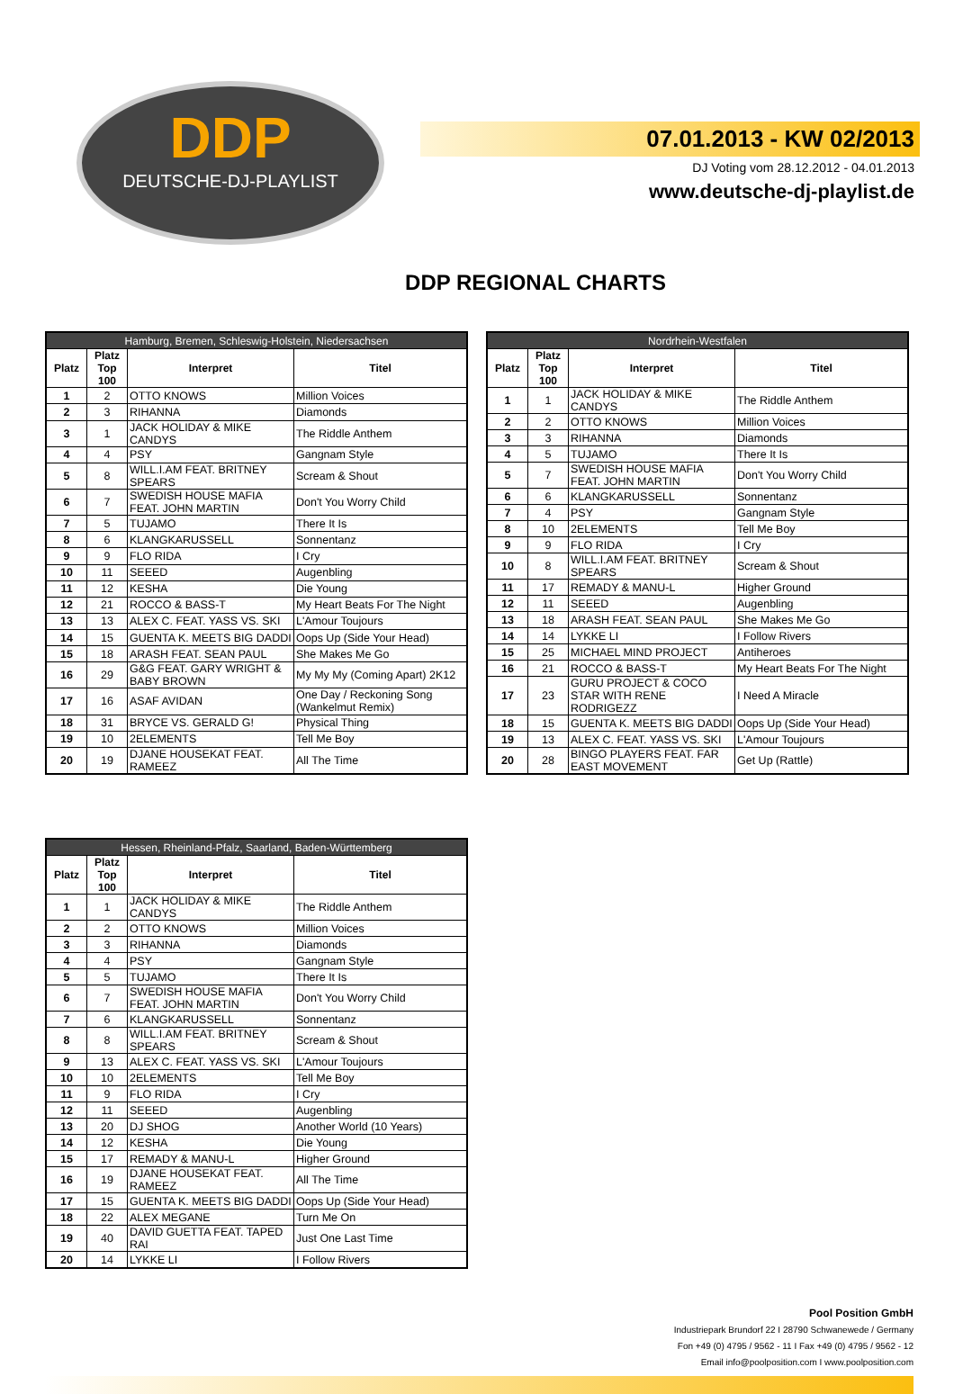DDP
DEUTSCHE-DJ-PLAYLIST
07.01.2013 - KW 02/2013
DJ Voting vom 28.12.2012 - 04.01.2013
www.deutsche-dj-playlist.de
DDP REGIONAL CHARTS
| Hamburg, Bremen, Schleswig-Holstein, Niedersachsen | | | |
| --- | --- | --- | --- |
| Platz | Platz Top 100 | Interpret | Titel |
| 1 | 2 | OTTO KNOWS | Million Voices |
| 2 | 3 | RIHANNA | Diamonds |
| 3 | 1 | JACK HOLIDAY & MIKE CANDYS | The Riddle Anthem |
| 4 | 4 | PSY | Gangnam Style |
| 5 | 8 | WILL.I.AM FEAT. BRITNEY SPEARS | Scream & Shout |
| 6 | 7 | SWEDISH HOUSE MAFIA FEAT. JOHN MARTIN | Don't You Worry Child |
| 7 | 5 | TUJAMO | There It Is |
| 8 | 6 | KLANGKARUSSELL | Sonnentanz |
| 9 | 9 | FLO RIDA | I Cry |
| 10 | 11 | SEEED | Augenbling |
| 11 | 12 | KESHA | Die Young |
| 12 | 21 | ROCCO & BASS-T | My Heart Beats For The Night |
| 13 | 13 | ALEX C. FEAT. YASS VS. SKI | L'Amour Toujours |
| 14 | 15 | GUENTA K. MEETS BIG DADDI | Oops Up (Side Your Head) |
| 15 | 18 | ARASH FEAT. SEAN PAUL | She Makes Me Go |
| 16 | 29 | G&G FEAT. GARY WRIGHT & BABY BROWN | My My My (Coming Apart) 2K12 |
| 17 | 16 | ASAF AVIDAN | One Day / Reckoning Song (Wankelmut Remix) |
| 18 | 31 | BRYCE VS. GERALD G! | Physical Thing |
| 19 | 10 | 2ELEMENTS | Tell Me Boy |
| 20 | 19 | DJANE HOUSEKAT FEAT. RAMEEZ | All The Time |
| Nordrhein-Westfalen | | | |
| --- | --- | --- | --- |
| Platz | Platz Top 100 | Interpret | Titel |
| 1 | 1 | JACK HOLIDAY & MIKE CANDYS | The Riddle Anthem |
| 2 | 2 | OTTO KNOWS | Million Voices |
| 3 | 3 | RIHANNA | Diamonds |
| 4 | 5 | TUJAMO | There It Is |
| 5 | 7 | SWEDISH HOUSE MAFIA FEAT. JOHN MARTIN | Don't You Worry Child |
| 6 | 6 | KLANGKARUSSELL | Sonnentanz |
| 7 | 4 | PSY | Gangnam Style |
| 8 | 10 | 2ELEMENTS | Tell Me Boy |
| 9 | 9 | FLO RIDA | I Cry |
| 10 | 8 | WILL.I.AM FEAT. BRITNEY SPEARS | Scream & Shout |
| 11 | 17 | REMADY & MANU-L | Higher Ground |
| 12 | 11 | SEEED | Augenbling |
| 13 | 18 | ARASH FEAT. SEAN PAUL | She Makes Me Go |
| 14 | 14 | LYKKE LI | I Follow Rivers |
| 15 | 25 | MICHAEL MIND PROJECT | Antiheroes |
| 16 | 21 | ROCCO & BASS-T | My Heart Beats For The Night |
| 17 | 23 | GURU PROJECT & COCO STAR WITH RENE RODRIGEZZ | I Need A Miracle |
| 18 | 15 | GUENTA K. MEETS BIG DADDI | Oops Up (Side Your Head) |
| 19 | 13 | ALEX C. FEAT. YASS VS. SKI | L'Amour Toujours |
| 20 | 28 | BINGO PLAYERS FEAT. FAR EAST MOVEMENT | Get Up (Rattle) |
| Hessen, Rheinland-Pfalz, Saarland, Baden-Württemberg | | | |
| --- | --- | --- | --- |
| Platz | Platz Top 100 | Interpret | Titel |
| 1 | 1 | JACK HOLIDAY & MIKE CANDYS | The Riddle Anthem |
| 2 | 2 | OTTO KNOWS | Million Voices |
| 3 | 3 | RIHANNA | Diamonds |
| 4 | 4 | PSY | Gangnam Style |
| 5 | 5 | TUJAMO | There It Is |
| 6 | 7 | SWEDISH HOUSE MAFIA FEAT. JOHN MARTIN | Don't You Worry Child |
| 7 | 6 | KLANGKARUSSELL | Sonnentanz |
| 8 | 8 | WILL.I.AM FEAT. BRITNEY SPEARS | Scream & Shout |
| 9 | 13 | ALEX C. FEAT. YASS VS. SKI | L'Amour Toujours |
| 10 | 10 | 2ELEMENTS | Tell Me Boy |
| 11 | 9 | FLO RIDA | I Cry |
| 12 | 11 | SEEED | Augenbling |
| 13 | 20 | DJ SHOG | Another World (10 Years) |
| 14 | 12 | KESHA | Die Young |
| 15 | 17 | REMADY & MANU-L | Higher Ground |
| 16 | 19 | DJANE HOUSEKAT FEAT. RAMEEZ | All The Time |
| 17 | 15 | GUENTA K. MEETS BIG DADDI | Oops Up (Side Your Head) |
| 18 | 22 | ALEX MEGANE | Turn Me On |
| 19 | 40 | DAVID GUETTA FEAT. TAPED RAI | Just One Last Time |
| 20 | 14 | LYKKE LI | I Follow Rivers |
Pool Position GmbH
Industriepark Brundorf 22 I 28790 Schwanewede / Germany
Fon +49 (0) 4795 / 9562 - 11 I Fax +49 (0) 4795 / 9562 - 12
Email info@poolposition.com I www.poolposition.com